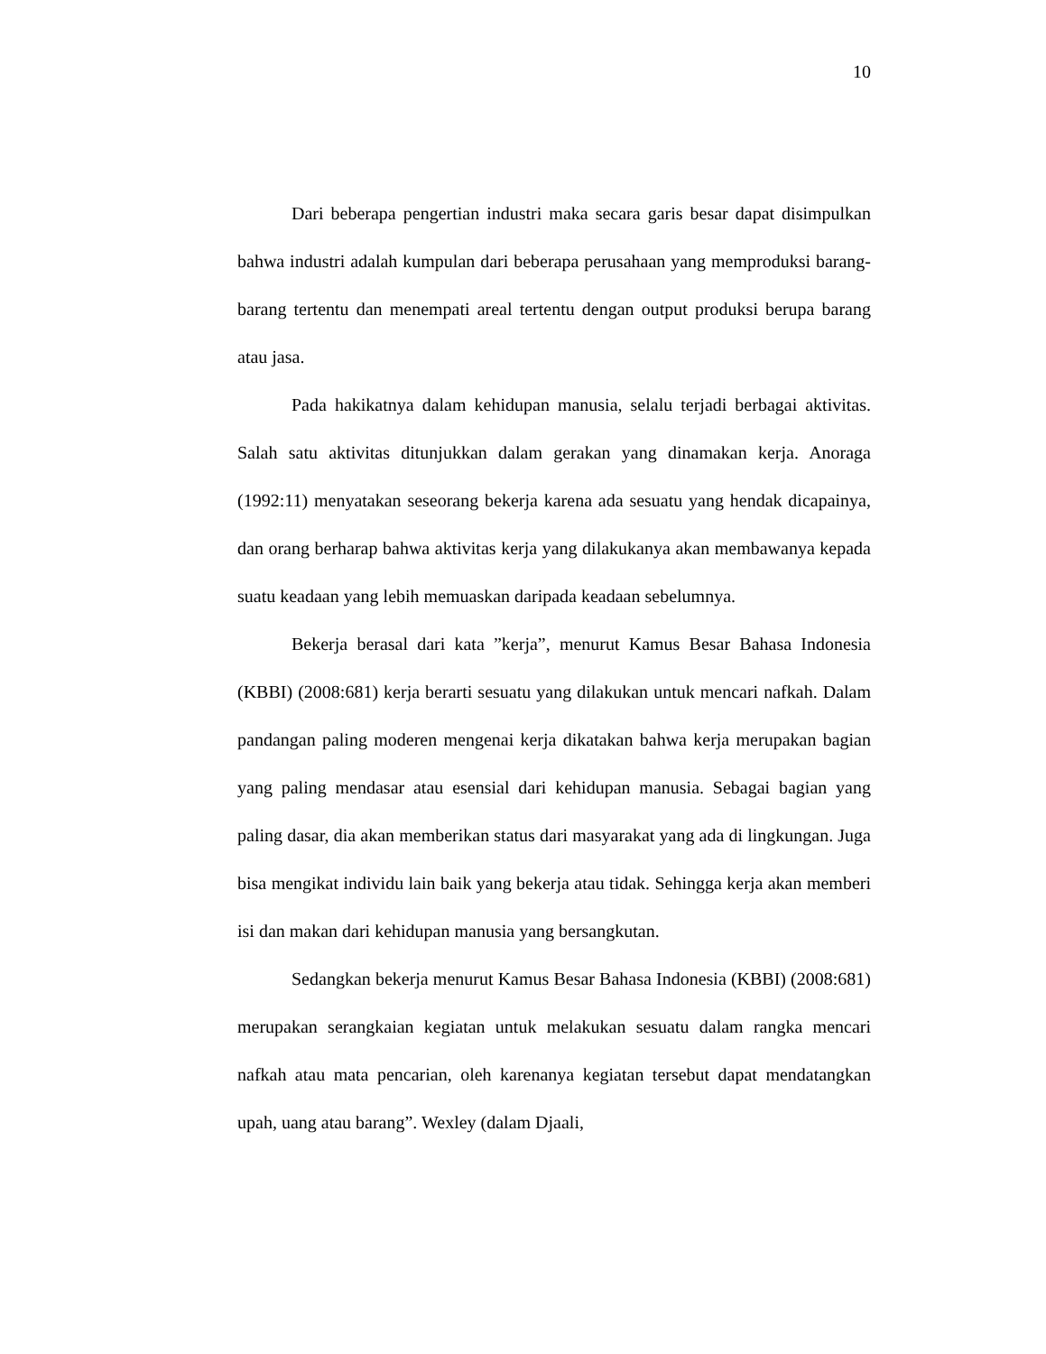10
Dari beberapa pengertian industri maka secara garis besar dapat disimpulkan bahwa industri adalah kumpulan dari beberapa perusahaan yang memproduksi barang-barang tertentu dan menempati areal tertentu dengan output produksi berupa barang atau jasa.
Pada hakikatnya dalam kehidupan manusia, selalu terjadi berbagai aktivitas. Salah satu aktivitas ditunjukkan dalam gerakan yang dinamakan kerja. Anoraga (1992:11) menyatakan seseorang bekerja karena ada sesuatu yang hendak dicapainya, dan orang berharap bahwa aktivitas kerja yang dilakukanya akan membawanya kepada suatu keadaan yang lebih memuaskan daripada keadaan sebelumnya.
Bekerja berasal dari kata ”kerja”, menurut Kamus Besar Bahasa Indonesia (KBBI) (2008:681) kerja berarti sesuatu yang dilakukan untuk mencari nafkah. Dalam pandangan paling moderen mengenai kerja dikatakan bahwa kerja merupakan bagian yang paling mendasar atau esensial dari kehidupan manusia. Sebagai bagian yang paling dasar, dia akan memberikan status dari masyarakat yang ada di lingkungan. Juga bisa mengikat individu lain baik yang bekerja atau tidak. Sehingga kerja akan memberi isi dan makan dari kehidupan manusia yang bersangkutan.
Sedangkan bekerja menurut Kamus Besar Bahasa Indonesia (KBBI) (2008:681) merupakan serangkaian kegiatan untuk melakukan sesuatu dalam rangka mencari nafkah atau mata pencarian, oleh karenanya kegiatan tersebut dapat mendatangkan upah, uang atau barang”. Wexley (dalam Djaali,